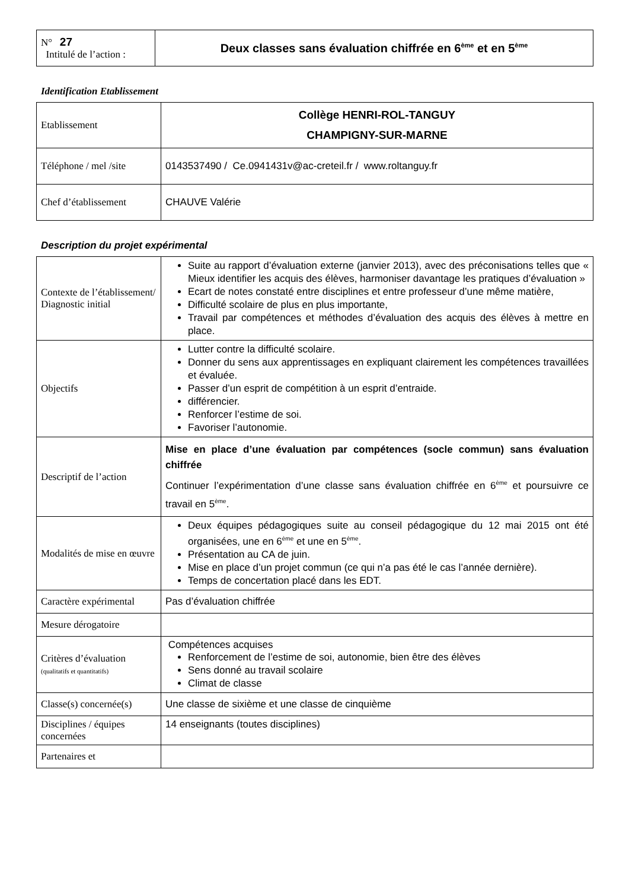| N° 27 Intitulé de l’action : | Deux classes sans évaluation chiffrée en 6<sup>ème</sup> et en 5<sup>ème</sup> |
Identification Etablissement
| Etablissement | Collège HENRI-ROL-TANGUY CHAMPIGNY-SUR-MARNE |
| Téléphone / mel /site | 0143537490 / Ce.0941431v@ac-creteil.fr / www.roltanguy.fr |
| Chef d’établissement | CHAUVE Valérie |
Description du projet expérimental
| Contexte de l’établissement/ Diagnostic initial | Suite au rapport d’évaluation externe (janvier 2013), avec des préconisations telles que « Mieux identifier les acquis des élèves, harmoniser davantage les pratiques d’évaluation » Ecart de notes constaté entre disciplines et entre professeur d’une même matière, Difficulté scolaire de plus en plus importante, Travail par compétences et méthodes d’évaluation des acquis des élèves à mettre en place. |
| Objectifs | Lutter contre la difficulté scolaire. Donner du sens aux apprentissages en expliquant clairement les compétences travaillées et évaluée. Passer d’un esprit de compétition à un esprit d’entraide. différencier. Renforcer l’estime de soi. Favoriser l’autonomie. |
| Descriptif de l’action | Mise en place d’une évaluation par compétences (socle commun) sans évaluation chiffrée Continuer l’expérimentation d’une classe sans évaluation chiffrée en 6<sup>ème</sup> et poursuivre ce travail en 5<sup>ème</sup>. |
| Modalités de mise en œuvre | Deux équipes pédagogiques suite au conseil pédagogique du 12 mai 2015 ont été organisées, une en 6<sup>ème</sup> et une en 5<sup>ème</sup>. Présentation au CA de juin. Mise en place d’un projet commun (ce qui n’a pas été le cas l’année dernière). Temps de concertation placé dans les EDT. |
| Caractère expérimental | Pas d’évaluation chiffrée |
| Mesure dérogatoire | |
| Critères d’évaluation (qualitatifs et quantitatifs) | Compétences acquises Renforcement de l’estime de soi, autonomie, bien être des élèves Sens donné au travail scolaire Climat de classe |
| Classe(s) concernée(s) | Une classe de sixième et une classe de cinquième |
| Disciplines / équipes concernées | 14 enseignants (toutes disciplines) |
| Partenaires et | |